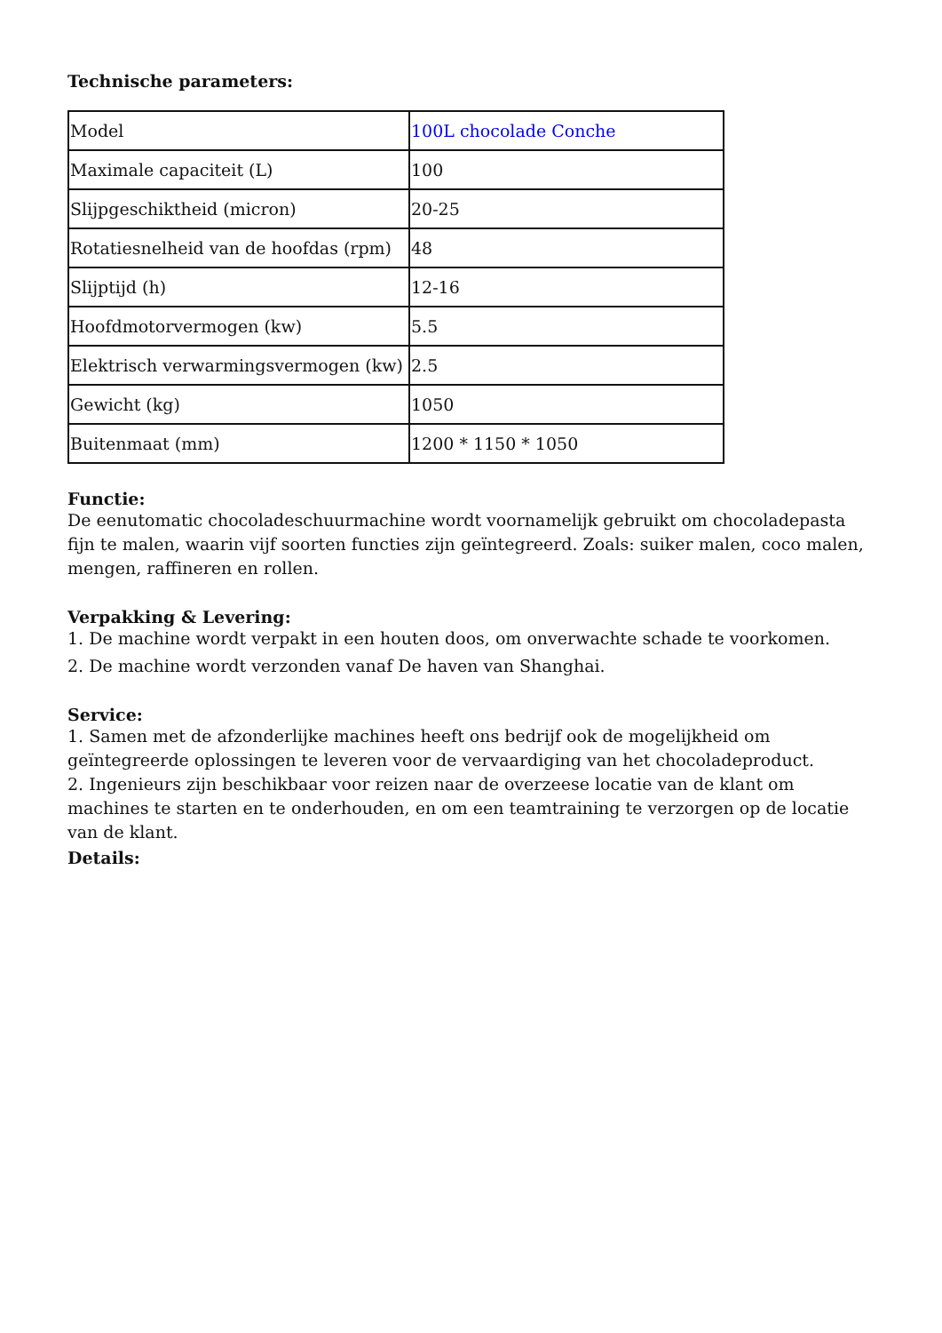Technische parameters:
| Model | 100L chocolade Conche |
| Maximale capaciteit (L) | 100 |
| Slijpgeschiktheid (micron) | 20-25 |
| Rotatiesnelheid van de hoofdas (rpm) | 48 |
| Slijptijd (h) | 12-16 |
| Hoofdmotorvermogen (kw) | 5.5 |
| Elektrisch verwarmingsvermogen (kw) | 2.5 |
| Gewicht (kg) | 1050 |
| Buitenmaat (mm) | 1200 * 1150 * 1050 |
Functie:
De eenutomatic chocoladeschuurmachine wordt voornamelijk gebruikt om chocoladepasta fijn te malen, waarin vijf soorten functies zijn geïntegreerd. Zoals: suiker malen, coco malen, mengen, raffineren en rollen.
Verpakking & Levering:
1. De machine wordt verpakt in een houten doos, om onverwachte schade te voorkomen.
2. De machine wordt verzonden vanaf De haven van Shanghai.
Service:
1. Samen met de afzonderlijke machines heeft ons bedrijf ook de mogelijkheid om geïntegreerde oplossingen te leveren voor de vervaardiging van het chocoladeproduct.
2. Ingenieurs zijn beschikbaar voor reizen naar de overzeese locatie van de klant om machines te starten en te onderhouden, en om een teamtraining te verzorgen op de locatie van de klant.
Details: